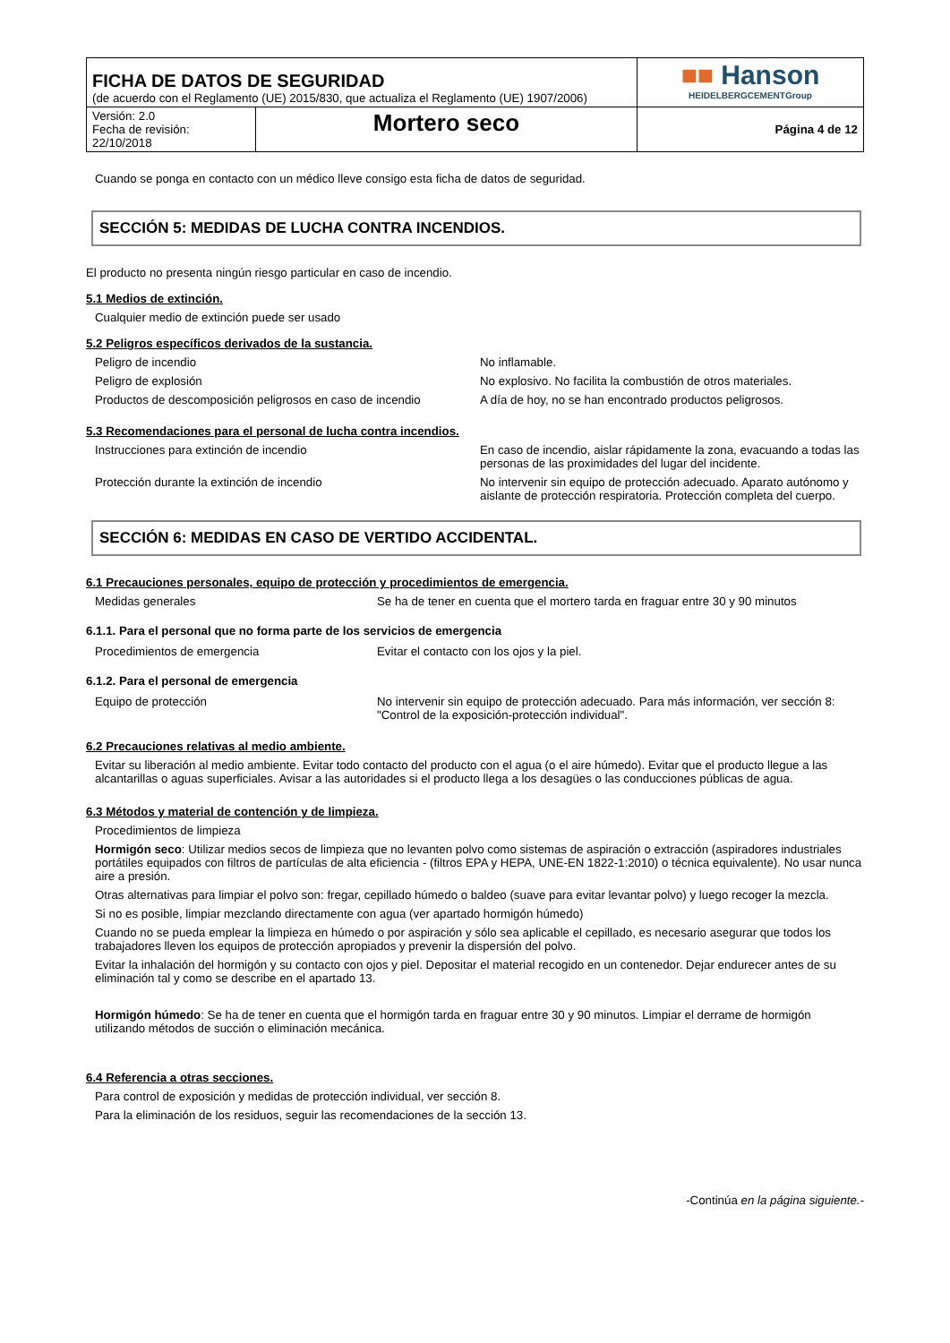| FICHA DE DATOS DE SEGURIDAD (de acuerdo con el Reglamento (UE) 2015/830, que actualiza el Reglamento (UE) 1907/2006) | | ■■ Hanson HEIDELBERGCEMENTGroup |
| Versión: 2.0 Fecha de revisión: 22/10/2018 | Mortero seco | Página 4 de 12 |
Cuando se ponga en contacto con un médico lleve consigo esta ficha de datos de seguridad.
SECCIÓN 5: MEDIDAS DE LUCHA CONTRA INCENDIOS.
El producto no presenta ningún riesgo particular en caso de incendio.
5.1 Medios de extinción.
Cualquier medio de extinción puede ser usado
5.2 Peligros específicos derivados de la sustancia.
| Peligro de incendio | No inflamable. |
| Peligro de explosión | No explosivo. No facilita la combustión de otros materiales. |
| Productos de descomposición peligrosos en caso de incendio | A día de hoy, no se han encontrado productos peligrosos. |
5.3 Recomendaciones para el personal de lucha contra incendios.
| Instrucciones para extinción de incendio | En caso de incendio, aislar rápidamente la zona, evacuando a todas las personas de las proximidades del lugar del incidente. |
| Protección durante la extinción de incendio | No intervenir sin equipo de protección adecuado. Aparato autónomo y aislante de protección respiratoria. Protección completa del cuerpo. |
SECCIÓN 6: MEDIDAS EN CASO DE VERTIDO ACCIDENTAL.
6.1 Precauciones personales, equipo de protección y procedimientos de emergencia.
| Medidas generales | Se ha de tener en cuenta que el mortero tarda en fraguar entre 30 y 90 minutos |
6.1.1. Para el personal que no forma parte de los servicios de emergencia
| Procedimientos de emergencia | Evitar el contacto con los ojos y la piel. |
6.1.2. Para el personal de emergencia
| Equipo de protección | No intervenir sin equipo de protección adecuado. Para más información, ver sección 8: "Control de la exposición-protección individual". |
6.2 Precauciones relativas al medio ambiente.
Evitar su liberación al medio ambiente. Evitar todo contacto del producto con el agua (o el aire húmedo). Evitar que el producto llegue a las alcantarillas o aguas superficiales. Avisar a las autoridades si el producto llega a los desagües o las conducciones públicas de agua.
6.3 Métodos y material de contención y de limpieza.
Procedimientos de limpieza
Hormigón seco: Utilizar medios secos de limpieza que no levanten polvo como sistemas de aspiración o extracción (aspiradores industriales portátiles equipados con filtros de partículas de alta eficiencia - (filtros EPA y HEPA, UNE-EN 1822-1:2010) o técnica equivalente). No usar nunca aire a presión.
Otras alternativas para limpiar el polvo son: fregar, cepillado húmedo o baldeo (suave para evitar levantar polvo) y luego recoger la mezcla.
Si no es posible, limpiar mezclando directamente con agua (ver apartado hormigón húmedo)
Cuando no se pueda emplear la limpieza en húmedo o por aspiración y sólo sea aplicable el cepillado, es necesario asegurar que todos los trabajadores lleven los equipos de protección apropiados y prevenir la dispersión del polvo.
Evitar la inhalación del hormigón y su contacto con ojos y piel. Depositar el material recogido en un contenedor. Dejar endurecer antes de su eliminación tal y como se describe en el apartado 13.
Hormigón húmedo: Se ha de tener en cuenta que el hormigón tarda en fraguar entre 30 y 90 minutos. Limpiar el derrame de hormigón utilizando métodos de succión o eliminación mecánica.
6.4 Referencia a otras secciones.
Para control de exposición y medidas de protección individual, ver sección 8.
Para la eliminación de los residuos, seguir las recomendaciones de la sección 13.
-Continúa en la página siguiente.-